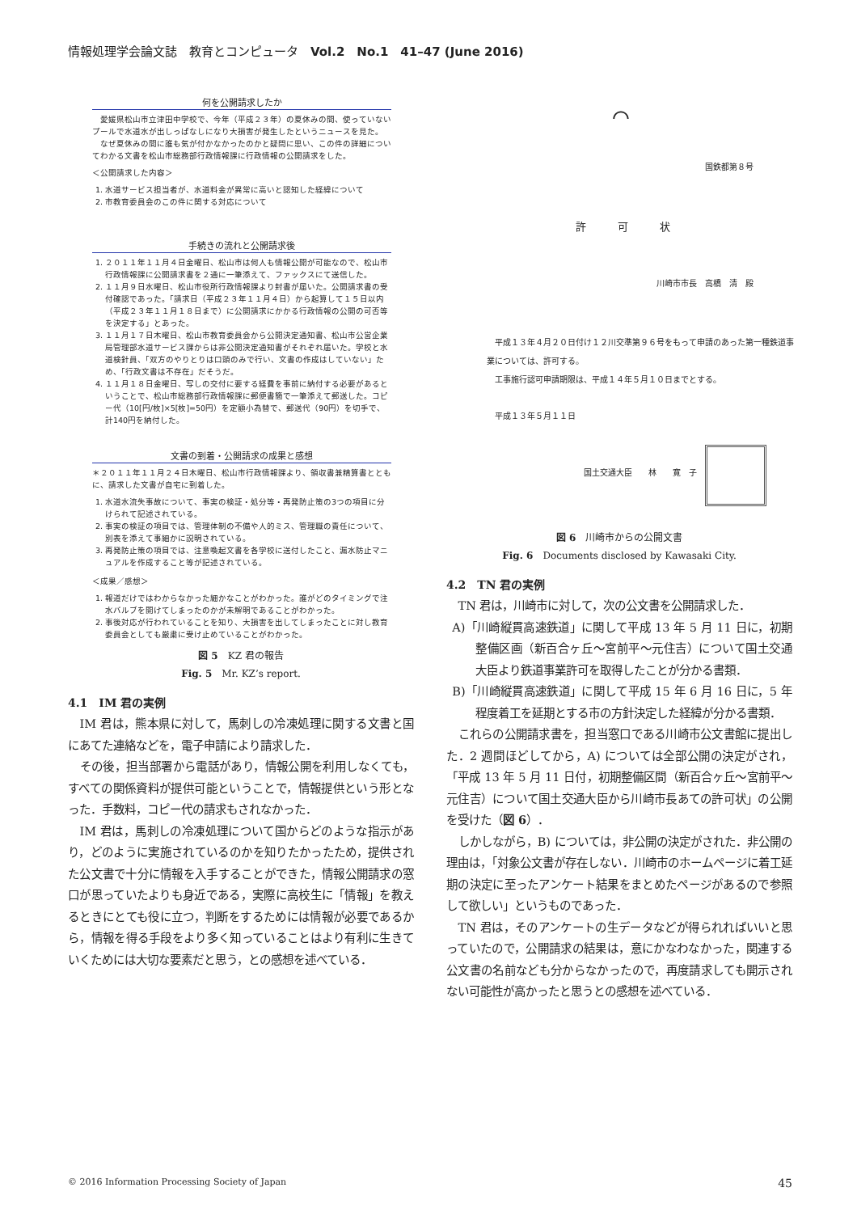情報処理学会論文誌　教育とコンピュータ　Vol.2　No.1　41–47 (June 2016)
何を公開請求したか
　愛媛県松山市立津田中学校で、今年（平成２３年）の夏休みの間、使っていないプールで水道水が出しっぱなしになり大損害が発生したというニュースを見た。
　なぜ夏休みの間に誰も気が付かなかったのかと疑問に思い、この件の詳細についてわかる文書を松山市総務部行政情報課に行政情報の公開請求をした。
＜公開請求した内容＞
1. 水道サービス担当者が、水道料金が異常に高いと認知した経緯について
2. 市教育委員会のこの件に関する対応について
手続きの流れと公開請求後
1. ２０１１年１１月４日金曜日、松山市は何人も情報公開が可能なので、松山市行政情報課に公開請求書を２通に一筆添えて、ファックスにて送信した。
2. １１月９日水曜日、松山市役所行政情報課より封書が届いた。公開請求書の受付確認であった。「請求日（平成２３年１１月４日）から起算して１５日以内（平成２３年１１月１８日まで）に公開請求にかかる行政情報の公開の可否等を決定する」とあった。
3. １１月１７日木曜日、松山市教育委員会から公開決定通知書、松山市公営企業局管理部水道サービス課からは非公開決定通知書がそれぞれ届いた。学校と水道検針員、「双方のやりとりは口頭のみで行い、文書の作成はしていない」ため、「行政文書は不存在」だそうだ。
4. １１月１８日金曜日、写しの交付に要する経費を事前に納付する必要があるということで、松山市総務部行政情報課に郵便書簡で一筆添えて郵送した。コピー代（10[円/枚]×5[枚]=50円）を定額小為替で、郵送代（90円）を切手で、計140円を納付した。
文書の到着・公開請求の成果と感想
＊２０１１年１１月２４日木曜日、松山市行政情報課より、領収書兼精算書とともに、請求した文書が自宅に到着した。
1. 水道水流失事故について、事実の検証・処分等・再発防止策の3つの項目に分けられて記述されている。
2. 事実の検証の項目では、管理体制の不備や人的ミス、管理職の責任について、別表を添えて事細かに説明されている。
3. 再発防止策の項目では、注意喚起文書を各学校に送付したこと、漏水防止マニュアルを作成すること等が記述されている。
＜成果／感想＞
1. 報道だけではわからなかった細かなことがわかった。誰がどのタイミングで注水バルブを開けてしまったのかが未解明であることがわかった。
2. 事後対応が行われていることを知り、大損害を出してしまったことに対し教育委員会としても厳粛に受け止めていることがわかった。
図 5　KZ 君の報告
Fig. 5　Mr. KZ’s report.
4.1　IM 君の実例
IM 君は，熊本県に対して，馬刺しの冷凍処理に関する文書と国にあてた連絡などを，電子申請により請求した．
その後，担当部署から電話があり，情報公開を利用しなくても，すべての関係資料が提供可能ということで，情報提供という形となった．手数料，コピー代の請求もされなかった．
IM 君は，馬刺しの冷凍処理について国からどのような指示があり，どのように実施されているのかを知りたかったため，提供された公文書で十分に情報を入手することができた，情報公開請求の窓口が思っていたよりも身近である，実際に高校生に「情報」を教えるときにとても役に立つ，判断をするためには情報が必要であるから，情報を得る手段をより多く知っていることはより有利に生きていくためには大切な要素だと思う，との感想を述べている．
⌒
国鉄都第８号
許　　　可　　　状
川崎市市長　高橋　清　殿
　平成１３年４月２０日付け１２川交準第９６号をもって申請のあった第一種鉄道事業については、許可する。
　工事施行認可申請期限は、平成１４年５月１０日までとする。
平成１３年５月１１日
国土交通大臣　　林　　寛　子
図 6　川崎市からの公開文書
Fig. 6　Documents disclosed by Kawasaki City.
4.2　TN 君の実例
TN 君は，川崎市に対して，次の公文書を公開請求した．
A)「川崎縦貫高速鉄道」に関して平成 13 年 5 月 11 日に，初期整備区画（新百合ヶ丘〜宮前平〜元住吉）について国土交通大臣より鉄道事業許可を取得したことが分かる書類．
B)「川崎縦貫高速鉄道」に関して平成 15 年 6 月 16 日に，5 年程度着工を延期とする市の方針決定した経緯が分かる書類．
これらの公開請求書を，担当窓口である川崎市公文書館に提出した．2 週間ほどしてから，A) については全部公開の決定がされ，「平成 13 年 5 月 11 日付，初期整備区間（新百合ヶ丘〜宮前平〜元住吉）について国土交通大臣から川崎市長あての許可状」の公開を受けた（図 6）．
しかしながら，B) については，非公開の決定がされた．非公開の理由は，「対象公文書が存在しない．川崎市のホームページに着工延期の決定に至ったアンケート結果をまとめたページがあるので参照して欲しい」というものであった．
TN 君は，そのアンケートの生データなどが得られればいいと思っていたので，公開請求の結果は，意にかなわなかった，関連する公文書の名前なども分からなかったので，再度請求しても開示されない可能性が高かったと思うとの感想を述べている．
© 2016 Information Processing Society of Japan 45